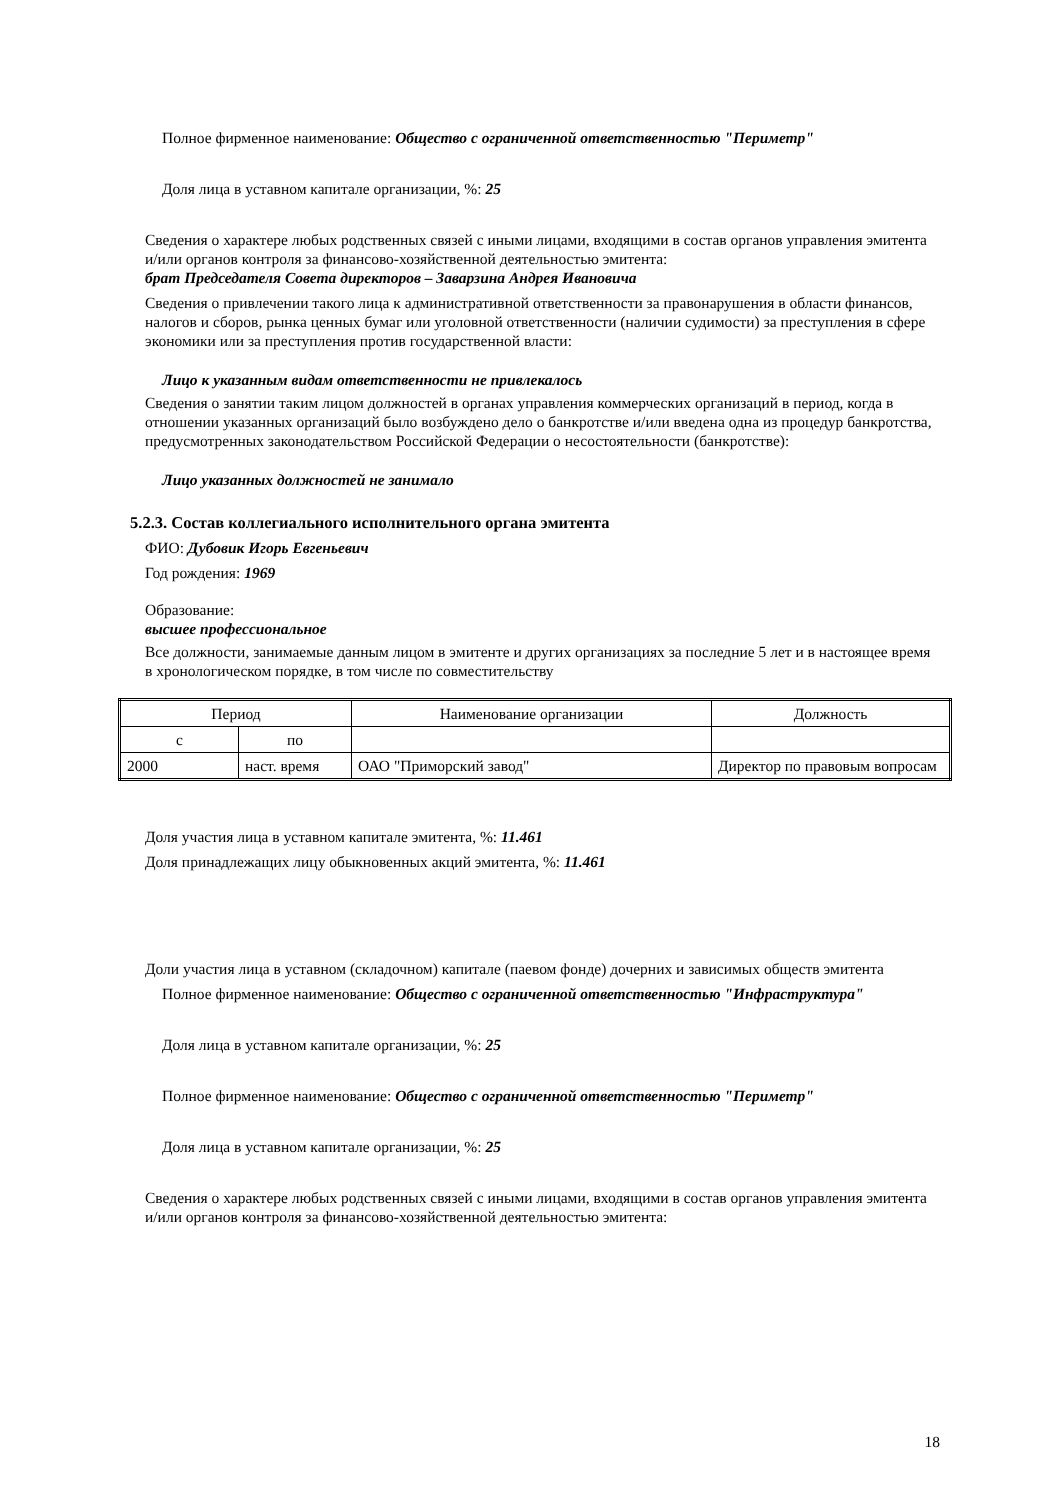Полное фирменное наименование: Общество с ограниченной ответственностью "Периметр"
Доля лица в уставном капитале организации, %: 25
Сведения о характере любых родственных связей с иными лицами, входящими в состав органов управления эмитента и/или органов контроля за финансово-хозяйственной деятельностью эмитента:
брат Председателя Совета директоров – Заварзина Андрея Ивановича
Сведения о привлечении такого лица к административной ответственности за правонарушения в области финансов, налогов и сборов, рынка ценных бумаг или уголовной ответственности (наличии судимости) за преступления в сфере экономики или за преступления против государственной власти:
Лицо к указанным видам ответственности не привлекалось
Сведения о занятии таким лицом должностей в органах управления коммерческих организаций в период, когда в отношении указанных организаций было возбуждено дело о банкротстве и/или введена одна из процедур банкротства, предусмотренных законодательством Российской Федерации о несостоятельности (банкротстве):
Лицо указанных должностей не занимало
5.2.3. Состав коллегиального исполнительного органа эмитента
ФИО: Дубовик Игорь Евгеньевич
Год рождения: 1969
Образование:
высшее профессиональное
Все должности, занимаемые данным лицом в эмитенте и других организациях за последние 5 лет и в настоящее время в хронологическом порядке, в том числе по совместительству
| Период | | Наименование организации | Должность |
| с | по | | |
| 2000 | наст. время | ОАО "Приморский завод" | Директор по правовым вопросам |
Доля участия лица в уставном капитале эмитента, %: 11.461
Доля принадлежащих лицу обыкновенных акций эмитента, %: 11.461
Доли участия лица в уставном (складочном) капитале (паевом фонде) дочерних и зависимых обществ эмитента
Полное фирменное наименование: Общество с ограниченной ответственностью "Инфраструктура"
Доля лица в уставном капитале организации, %: 25
Полное фирменное наименование: Общество с ограниченной ответственностью "Периметр"
Доля лица в уставном капитале организации, %: 25
Сведения о характере любых родственных связей с иными лицами, входящими в состав органов управления эмитента и/или органов контроля за финансово-хозяйственной деятельностью эмитента:
18